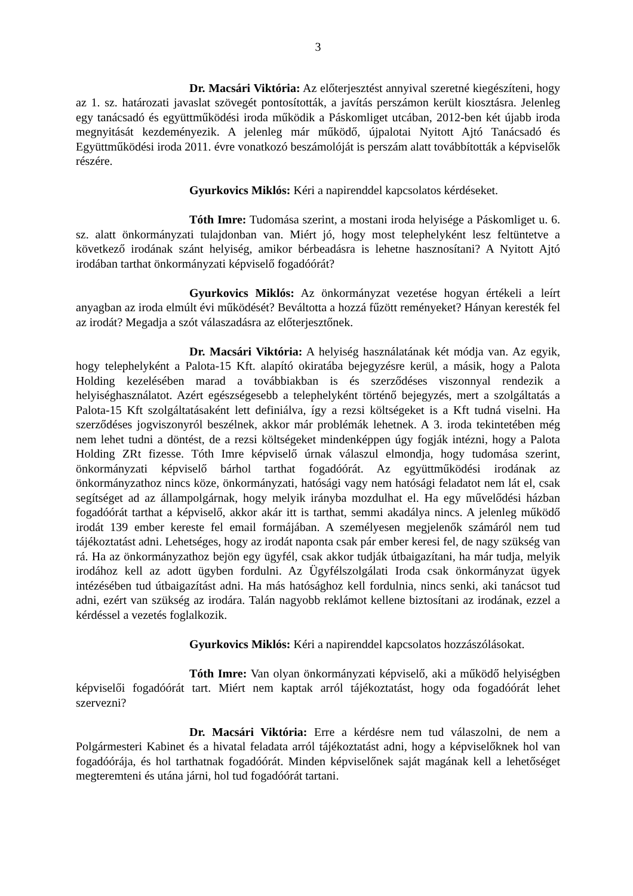3
Dr. Macsári Viktória: Az előterjesztést annyival szeretné kiegészíteni, hogy az 1. sz. határozati javaslat szövegét pontosították, a javítás perszámon került kiosztásra. Jelenleg egy tanácsadó és együttműködési iroda működik a Páskomliget utcában, 2012-ben két újabb iroda megnyitását kezdeményezik. A jelenleg már működő, újpalotai Nyitott Ajtó Tanácsadó és Együttműködési iroda 2011. évre vonatkozó beszámolóját is perszám alatt továbbították a képviselők részére.
Gyurkovics Miklós: Kéri a napirenddel kapcsolatos kérdéseket.
Tóth Imre: Tudomása szerint, a mostani iroda helyisége a Páskomliget u. 6. sz. alatt önkormányzati tulajdonban van. Miért jó, hogy most telephelyként lesz feltüntetve a következő irodának szánt helyiség, amikor bérbeadásra is lehetne hasznosítani? A Nyitott Ajtó irodában tarthat önkormányzati képviselő fogadóórát?
Gyurkovics Miklós: Az önkormányzat vezetése hogyan értékeli a leírt anyagban az iroda elmúlt évi működését? Beváltotta a hozzá fűzött reményeket? Hányan keresték fel az irodát? Megadja a szót válaszadásra az előterjesztőnek.
Dr. Macsári Viktória: A helyiség használatának két módja van. Az egyik, hogy telephelyként a Palota-15 Kft. alapító okiratába bejegyzésre kerül, a másik, hogy a Palota Holding kezelésében marad a továbbiakban is és szerződéses viszonnyal rendezik a helyiséghasználatot. Azért egészségesebb a telephelyként történő bejegyzés, mert a szolgáltatás a Palota-15 Kft szolgáltatásaként lett definiálva, így a rezsi költségeket is a Kft tudná viselni. Ha szerződéses jogviszonyról beszélnek, akkor már problémák lehetnek. A 3. iroda tekintetében még nem lehet tudni a döntést, de a rezsi költségeket mindenképpen úgy fogják intézni, hogy a Palota Holding ZRt fizesse. Tóth Imre képviselő úrnak válaszul elmondja, hogy tudomása szerint, önkormányzati képviselő bárhol tarthat fogadóórát. Az együttműködési irodának az önkormányzathoz nincs köze, önkormányzati, hatósági vagy nem hatósági feladatot nem lát el, csak segítséget ad az állampolgárnak, hogy melyik irányba mozdulhat el. Ha egy művelődési házban fogadóórát tarthat a képviselő, akkor akár itt is tarthat, semmi akadálya nincs. A jelenleg működő irodát 139 ember kereste fel email formájában. A személyesen megjelenők számáról nem tud tájékoztatást adni. Lehetséges, hogy az irodát naponta csak pár ember keresi fel, de nagy szükség van rá. Ha az önkormányzathoz bejön egy ügyfél, csak akkor tudják útbaigazítani, ha már tudja, melyik irodához kell az adott ügyben fordulni. Az Ügyfélszolgálati Iroda csak önkormányzat ügyek intézésében tud útbaigazítást adni. Ha más hatósághoz kell fordulnia, nincs senki, aki tanácsot tud adni, ezért van szükség az irodára. Talán nagyobb reklámot kellene biztosítani az irodának, ezzel a kérdéssel a vezetés foglalkozik.
Gyurkovics Miklós: Kéri a napirenddel kapcsolatos hozzászólásokat.
Tóth Imre: Van olyan önkormányzati képviselő, aki a működő helyiségben képviselői fogadóórát tart. Miért nem kaptak arról tájékoztatást, hogy oda fogadóórát lehet szervezni?
Dr. Macsári Viktória: Erre a kérdésre nem tud válaszolni, de nem a Polgármesteri Kabinet és a hivatal feladata arról tájékoztatást adni, hogy a képviselőknek hol van fogadóórája, és hol tarthatnak fogadóórát. Minden képviselőnek saját magának kell a lehetőséget megteremteni és utána járni, hol tud fogadóórát tartani.